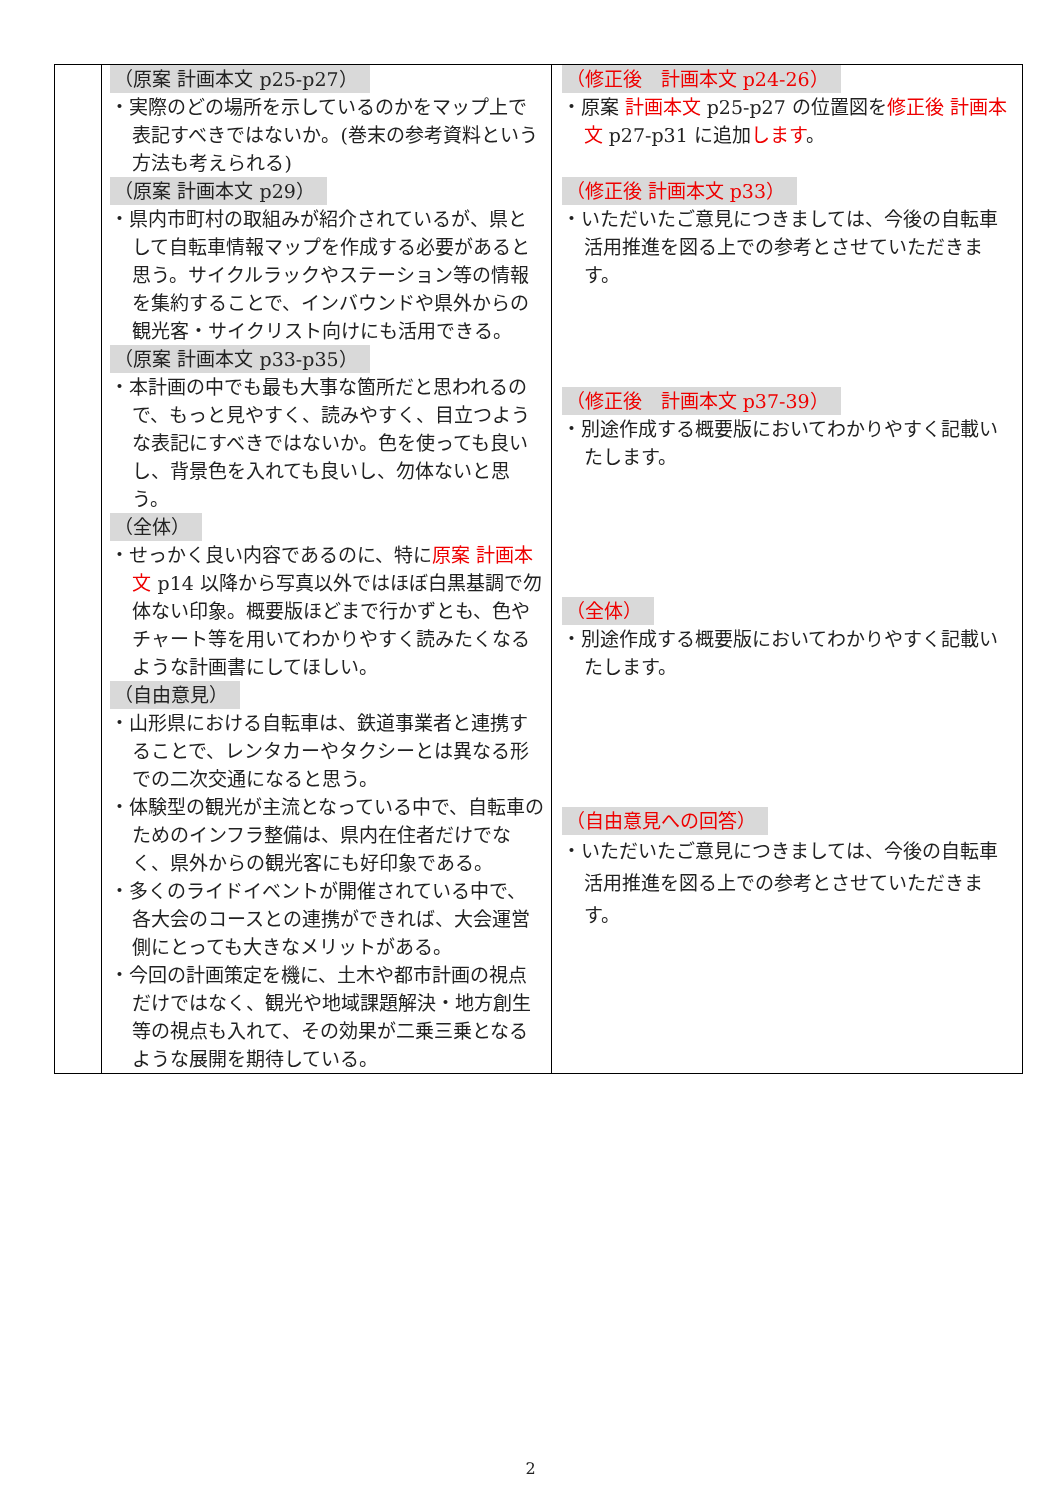| | （原案 計画本文 p25-p27） ・実際のどの場所を示しているのかをマップ上で表記すべきではないか。(巻末の参考資料という方法も考えられる) （原案 計画本文 p29） ・県内市町村の取組みが紹介されているが、県として自転車情報マップを作成する必要があると思う。サイクルラックやステーション等の情報を集約することで、インバウンドや県外からの観光客・サイクリスト向けにも活用できる。 （原案 計画本文 p33-p35） ・本計画の中でも最も大事な箇所だと思われるので、もっと見やすく、読みやすく、目立つような表記にすべきではないか。色を使っても良いし、背景色を入れても良いし、勿体ないと思う。 （全体） ・せっかく良い内容であるのに、特に 原案 計画本文 p14 以降から写真以外ではほぼ白黒基調で勿体ない印象。概要版ほどまで行かずとも、色やチャート等を用いてわかりやすく読みたくなるような計画書にしてほしい。 （自由意見） ・山形県における自転車は、鉄道事業者と連携することで、レンタカーやタクシーとは異なる形での二次交通になると思う。 ・体験型の観光が主流となっている中で、自転車のためのインフラ整備は、県内在住者だけでなく、県外からの観光客にも好印象である。 ・多くのライドイベントが開催されている中で、各大会のコースとの連携ができれば、大会運営側にとっても大きなメリットがある。 ・今回の計画策定を機に、土木や都市計画の視点だけではなく、観光や地域課題解決・地方創生等の視点も入れて、その効果が二乗三乗となるような展開を期待している。 | （修正後 計画本文 p24-26） ・原案 計画本文 p25-p27 の位置図を 修正後 計画本文 p27-p31 に追加 します 。 （修正後 計画本文 p33） ・いただいたご意見につきましては、今後の自転車活用推進を図る上での参考とさせていただきます。 （修正後 計画本文 p37-39） ・別途作成する概要版においてわかりやすく記載いたします。 （全体） ・別途作成する概要版においてわかりやすく記載いたします。 （自由意見への回答） ・いただいたご意見につきましては、今後の自転車活用推進を図る上での参考とさせていただきます。 |
2